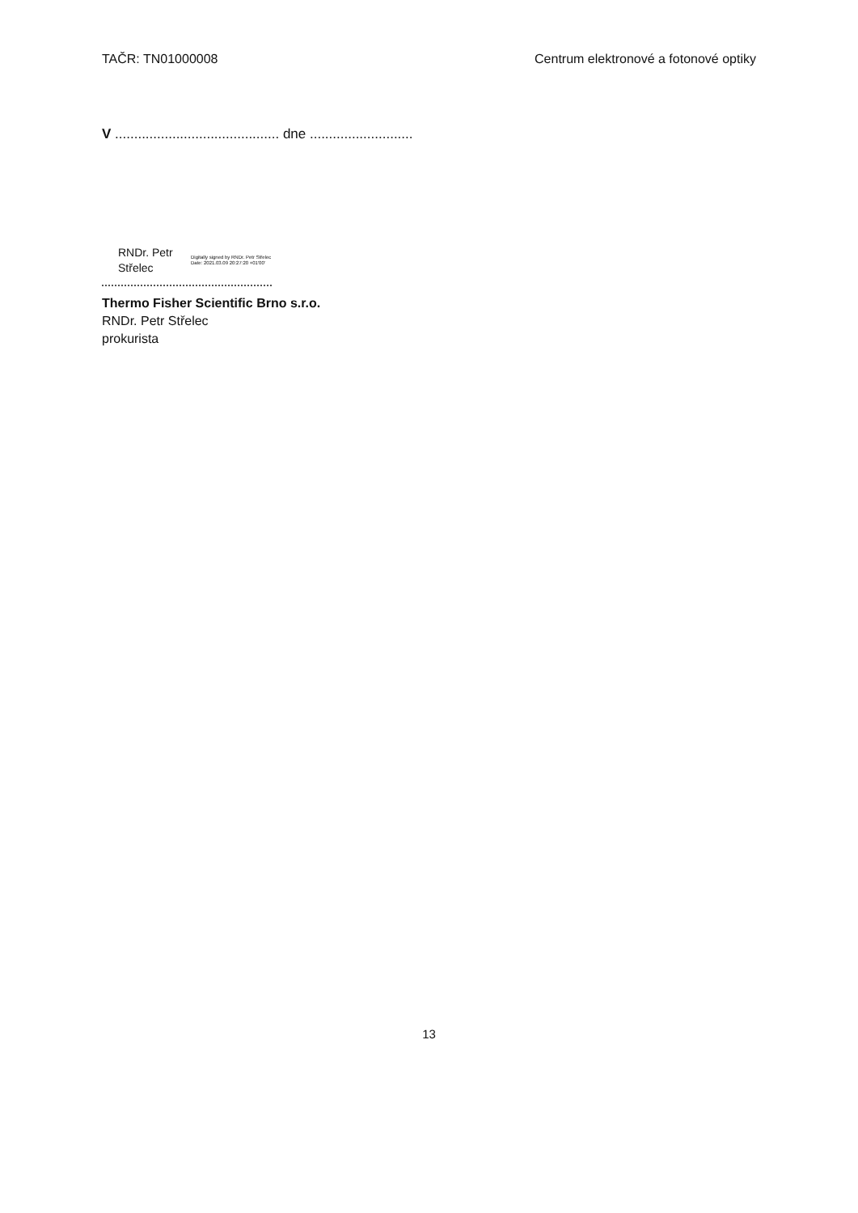TAČR: TN01000008 Centrum elektronové a fotonové optiky
V ........................................... dne ...........................
RNDr. Petr Střelec
Digitally signed by RNDr. Petr Střelec
Date: 2021.03.09 20:27:20 +01'00'
Thermo Fisher Scientific Brno s.r.o.
RNDr. Petr Střelec
prokurista
13